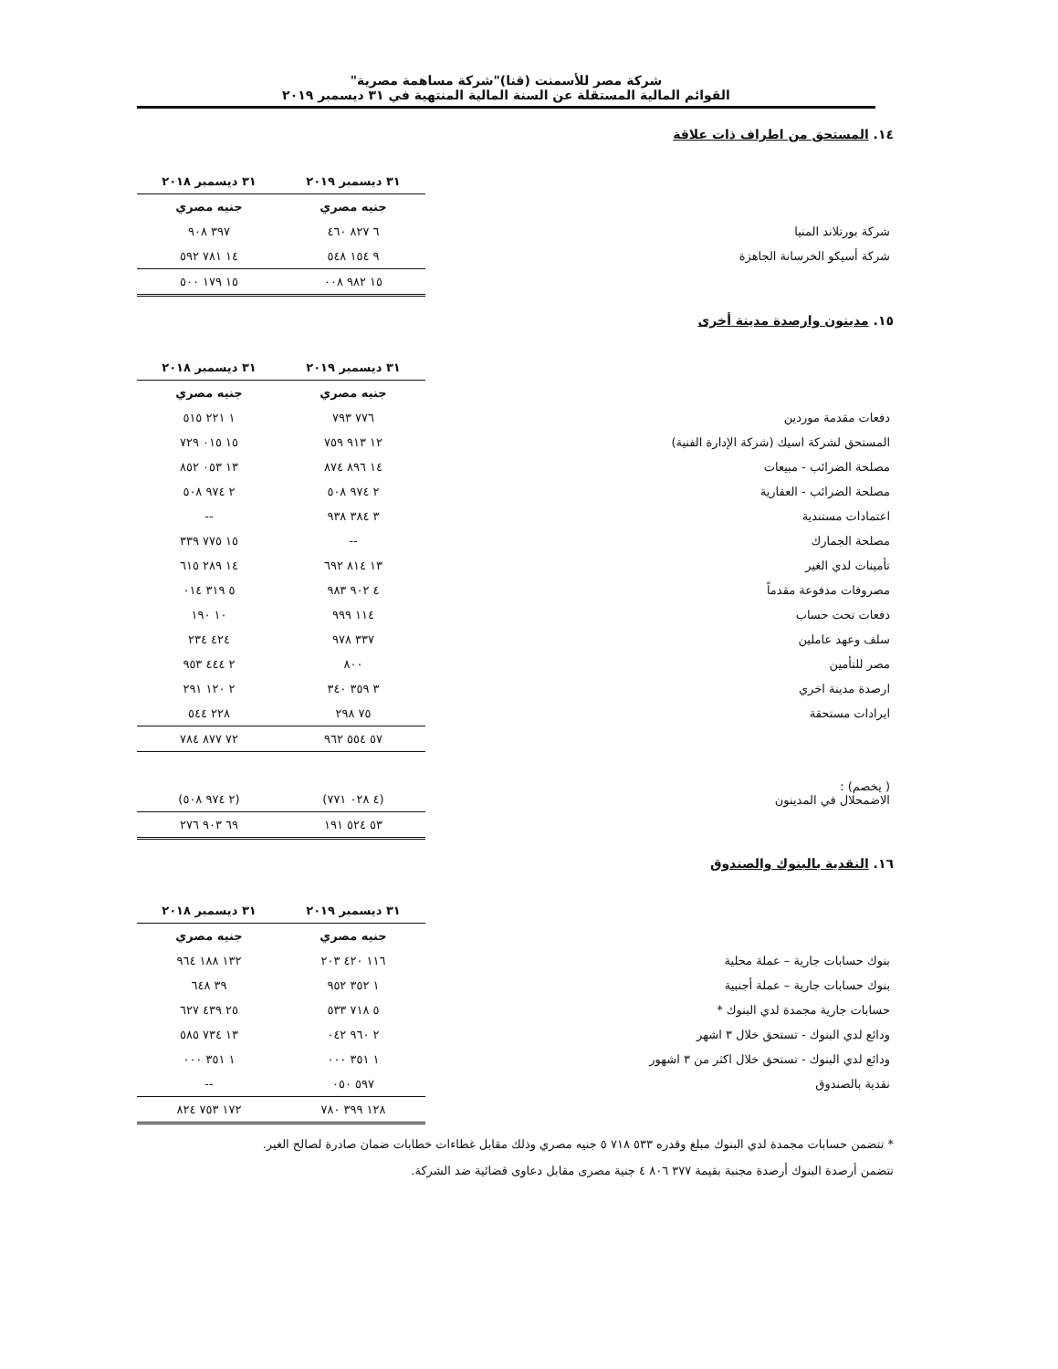شركة مصر للأسمنت (قنا)"شركة مساهمة مصرية"
القوائم المالية المستقلة عن السنة المالية المنتهية في ٣١ ديسمبر ٢٠١٩
١٤. المستحق من اطراف ذات علاقة
| | ٣١ ديسمبر ٢٠١٩ | ٣١ ديسمبر ٢٠١٨ |
| | جنيه مصري | جنيه مصري |
| شركة بورتلاند المنيا | ٦ ٨٢٧ ٤٦٠ | ٣٩٧ ٩٠٨ |
| شركة أسيكو الخرسانة الجاهزة | ٩ ١٥٤ ٥٤٨ | ١٤ ٧٨١ ٥٩٢ |
| | ١٥ ٩٨٢ ٠٠٨ | ١٥ ١٧٩ ٥٠٠ |
١٥. مدينون وارصدة مدينة أخرى
| | ٣١ ديسمبر ٢٠١٩ | ٣١ ديسمبر ٢٠١٨ |
| | جنيه مصري | جنيه مصري |
| دفعات مقدمة موردين | ٧٧٦ ٧٩٣ | ١ ٢٢١ ٥١٥ |
| المستحق لشركة اسيك (شركة الإدارة الفنية) | ١٢ ٩١٣ ٧٥٩ | ١٥ ٠١٥ ٧٢٩ |
| مصلحة الضرائب - مبيعات | ١٤ ٨٩٦ ٨٧٤ | ١٣ ٠٥٣ ٨٥٢ |
| مصلحة الضرائب - العقارية | ٢ ٩٧٤ ٥٠٨ | ٢ ٩٧٤ ٥٠٨ |
| اعتمادات مستندية | ٣ ٣٨٤ ٩٣٨ | -- |
| مصلحة الجمارك | -- | ١٥ ٧٧٥ ٣٣٩ |
| تأمينات لدي الغير | ١٣ ٨١٤ ٦٩٢ | ١٤ ٢٨٩ ٦١٥ |
| مصروفات مدفوعة مقدماً | ٤ ٩٠٢ ٩٨٣ | ٥ ٣١٩ ٠١٤ |
| دفعات تحت حساب | ١١٤ ٩٩٩ | ١٠ ١٩٠ |
| سلف وعهد عاملين | ٣٣٧ ٩٧٨ | ٤٢٤ ٢٣٤ |
| مصر للتأمين | ٨٠٠ | ٢ ٤٤٤ ٩٥٣ |
| ارصدة مدينة اخري | ٣ ٣٥٩ ٣٤٠ | ٢ ١٢٠ ٢٩١ |
| ايرادات مستحقة | ٧٥ ٢٩٨ | ٢٢٨ ٥٤٤ |
| | ٥٧ ٥٥٤ ٩٦٢ | ٧٢ ٨٧٧ ٧٨٤ |
| ( يخصم) : الاضمحلال في المدينون | (٤ ٠٢٨ ٧٧١) | (٢ ٩٧٤ ٥٠٨) |
| | ٥٣ ٥٢٤ ١٩١ | ٦٩ ٩٠٣ ٢٧٦ |
١٦. النقدية بالبنوك والصندوق
| | ٣١ ديسمبر ٢٠١٩ | ٣١ ديسمبر ٢٠١٨ |
| | جنيه مصري | جنيه مصري |
| بنوك حسابات جارية – عملة محلية | ١١٦ ٤٢٠ ٢٠٣ | ١٣٢ ١٨٨ ٩٦٤ |
| بنوك حسابات جارية – عملة أجنبية | ١ ٣٥٢ ٩٥٢ | ٣٩ ٦٤٨ |
| حسابات جارية مجمدة لدي البنوك * | ٥ ٧١٨ ٥٣٣ | ٢٥ ٤٣٩ ٦٢٧ |
| ودائع لدي البنوك - تستحق خلال ٣ اشهر | ٢ ٩٦٠ ٠٤٢ | ١٣ ٧٣٤ ٥٨٥ |
| ودائع لدي البنوك - تستحق خلال اكثر من ٣ اشهور | ١ ٣٥١ ٠٠٠ | ١ ٣٥١ ٠٠٠ |
| نقدية بالصندوق | ٥٩٧ ٠٥٠ | -- |
| | ١٢٨ ٣٩٩ ٧٨٠ | ١٧٢ ٧٥٣ ٨٢٤ |
* تتضمن حسابات مجمدة لدي البنوك مبلغ وقدره ٥٣٣ ٧١٨ ٥ جنيه مصري وذلك مقابل غطاءات خطابات ضمان صادرة لصالح الغير.
تتضمن أرصدة البنوك أرصدة مجنبة بقيمة ٣٧٧ ٨٠٦ ٤ جنية مصرى مقابل دعاوى قضائية ضد الشركة.